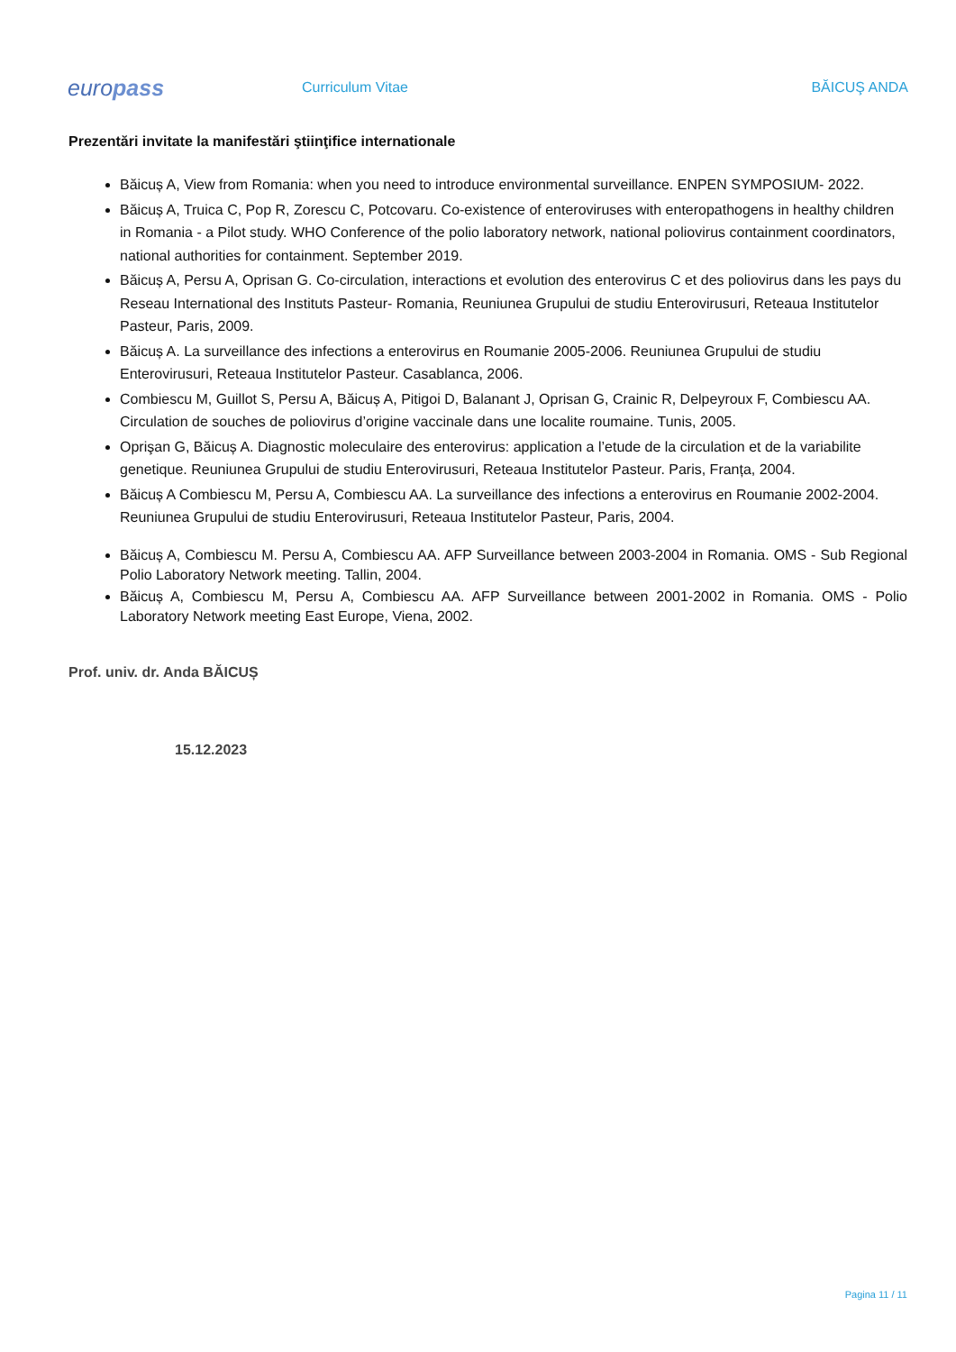europass
Curriculum Vitae BĂICUŞ ANDA
Prezentări invitate la manifestări ştiinţifice internationale
Băicuș A, View from Romania: when you need to introduce environmental surveillance. ENPEN SYMPOSIUM- 2022.
Băicuș A, Truica C, Pop R, Zorescu C, Potcovaru. Co-existence of enteroviruses with enteropathogens in healthy children in Romania - a Pilot study. WHO Conference of the polio laboratory network, national poliovirus containment coordinators, national authorities for containment. September 2019.
Băicuș A, Persu A, Oprisan G. Co-circulation, interactions et evolution des enterovirus C et des poliovirus dans les pays du Reseau International des Instituts Pasteur- Romania, Reuniunea Grupului de studiu Enterovirusuri, Reteaua Institutelor Pasteur, Paris, 2009.
Băicuș A. La surveillance des infections a enterovirus en Roumanie 2005-2006. Reuniunea Grupului de studiu Enterovirusuri, Reteaua Institutelor Pasteur. Casablanca, 2006.
Combiescu M, Guillot S, Persu A, Băicuș A, Pitigoi D, Balanant J, Oprisan G, Crainic R, Delpeyroux F, Combiescu AA. Circulation de souches de poliovirus d’origine vaccinale dans une localite roumaine. Tunis, 2005.
Oprişan G, Băicuș A. Diagnostic moleculaire des enterovirus: application a l’etude de la circulation et de la variabilite genetique. Reuniunea Grupului de studiu Enterovirusuri, Reteaua Institutelor Pasteur. Paris, Franța, 2004.
Băicuș A Combiescu M, Persu A, Combiescu AA. La surveillance des infections a enterovirus en Roumanie 2002-2004. Reuniunea Grupului de studiu Enterovirusuri, Reteaua Institutelor Pasteur, Paris, 2004.
Băicuș A, Combiescu M. Persu A, Combiescu AA. AFP Surveillance between 2003-2004 in Romania. OMS - Sub Regional Polio Laboratory Network meeting. Tallin, 2004.
Băicuș A, Combiescu M, Persu A, Combiescu AA. AFP Surveillance between 2001-2002 in Romania. OMS - Polio Laboratory Network meeting East Europe, Viena, 2002.
Prof. univ. dr. Anda BĂICUȘ
15.12.2023
Pagina 11 / 11